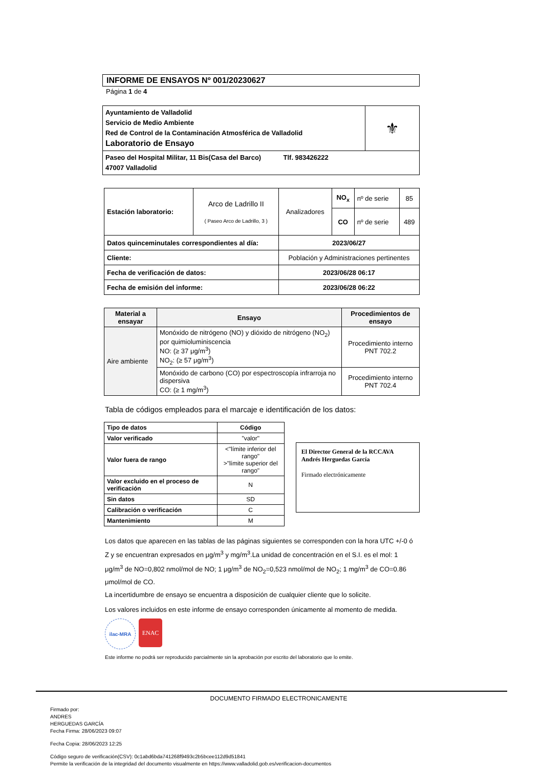INFORME DE ENSAYOS Nº 001/20230627
Página 1 de 4
| Ayuntamiento de Valladolid Servicio de Medio Ambiente Red de Control de la Contaminación Atmosférica de Valladolid Laboratorio de Ensayo | ⚜ |
| Paseo del Hospital Militar, 11 Bis(Casa del Barco) Tlf. 983426222 47007 Valladolid | |
| Estación laboratorio: | Arco de Ladrillo II ( Paseo Arco de Ladrillo, 3 ) | Analizadores | NO<sub>x</sub> | nº de serie | 85 |
| | | | CO | nº de serie | 489 |
| Datos quinceminutales correspondientes al día: | | 2023/06/27 | | | |
| Cliente: | | Población y Administraciones pertinentes | | | |
| Fecha de verificación de datos: | | 2023/06/28 06:17 | | | |
| Fecha de emisión del informe: | | 2023/06/28 06:22 | | | |
| Material a ensayar | Ensayo | Procedimientos de ensayo |
| --- | --- | --- |
| Aire ambiente | Monóxido de nitrógeno (NO) y dióxido de nitrógeno (NO<sub>2</sub>) por quimioluminiscencia NO: (≥ 37 μg/m<sup>3</sup>) NO<sub>2</sub>: (≥ 57 μg/m<sup>3</sup>) | Procedimiento interno PNT 702.2 |
| | Monóxido de carbono (CO) por espectroscopía infrarroja no dispersiva CO: (≥ 1 mg/m<sup>3</sup>) | Procedimiento interno PNT 702.4 |
Tabla de códigos empleados para el marcaje e identificación de los datos:
| Tipo de datos | Código |
| --- | --- |
| Valor verificado | "valor" |
| Valor fuera de rango | <"límite inferior del rango" >"límite superior del rango" |
| Valor excluido en el proceso de verificación | N |
| Sin datos | SD |
| Calibración o verificación | C |
| Mantenimiento | M |
El Director General de la RCCAVA
Andrés Herguedas García
Firmado electrónicamente
Los datos que aparecen en las tablas de las páginas siguientes se corresponden con la hora UTC +/-0 ó Z y se encuentran expresados en μg/m<sup>3</sup> y mg/m<sup>3</sup>.La unidad de concentración en el S.I. es el mol: 1 μg/m<sup>3</sup> de NO=0,802 nmol/mol de NO; 1 μg/m<sup>3</sup> de NO<sub>2</sub>=0,523 nmol/mol de NO<sub>2</sub>; 1 mg/m<sup>3</sup> de CO=0.86 μmol/mol de CO.
La incertidumbre de ensayo se encuentra a disposición de cualquier cliente que lo solicite.
Los valores incluidos en este informe de ensayo corresponden únicamente al momento de medida.
ilac-MRA
ENAC
Este informe no podrá ser reproducido parcialmente sin la aprobación por escrito del laboratorio que lo emite.
DOCUMENTO FIRMADO ELECTRONICAMENTE
Firmado por:
ANDRES
HERGUEDAS GARCÍA
Fecha Firma: 28/06/2023 09:07
Fecha Copia: 28/06/2023 12:25
Código seguro de verificación(CSV): 0c1abd6bda741268f9493c2b5bcee112d9d51841
Permite la verificación de la integridad del documento visualmente en https://www.valladolid.gob.es/verificacion-documentos